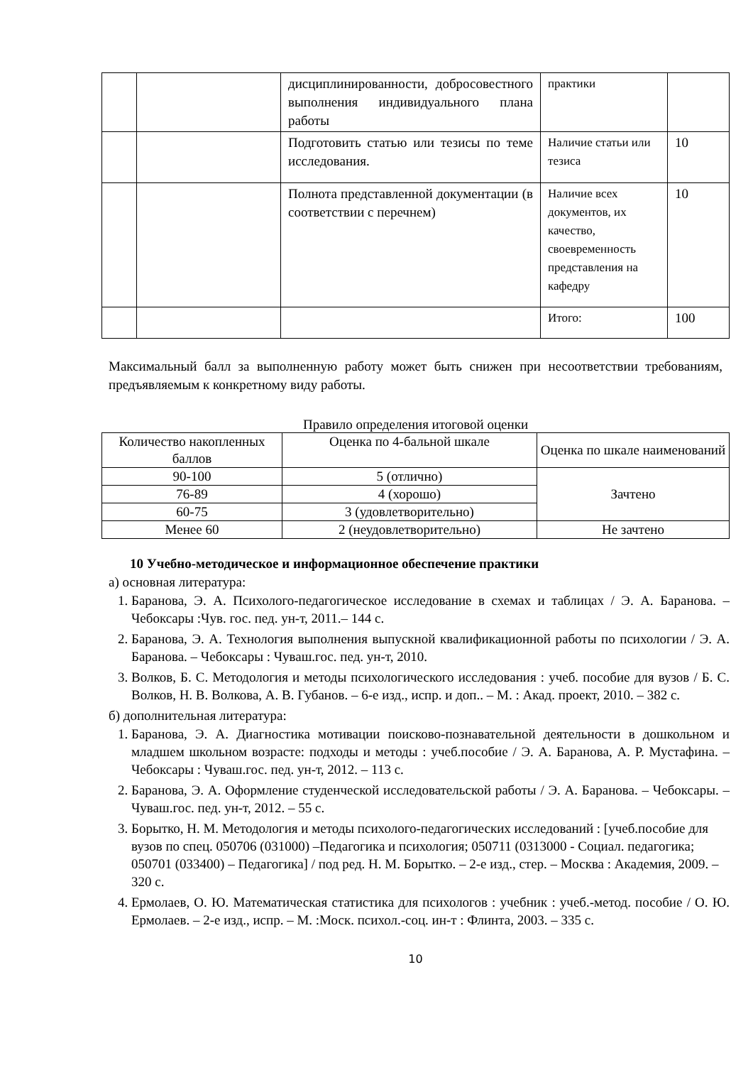| | | дисциплинированности, добросовестного выполнения индивидуального плана работы | практики | |
| | | Подготовить статью или тезисы по теме исследования. | Наличие статьи или тезиса | 10 |
| | | Полнота представленной документации (в соответствии с перечнем) | Наличие всех документов, их качество, своевременность представления на кафедру | 10 |
| | | | Итого: | 100 |
Максимальный балл за выполненную работу может быть снижен при несоответствии требованиям, предъявляемым к конкретному виду работы.
Правило определения итоговой оценки
| Количество накопленных баллов | Оценка по 4-бальной шкале | Оценка по шкале наименований |
| 90-100 | 5 (отлично) | Зачтено |
| 76-89 | 4 (хорошо) | |
| 60-75 | 3 (удовлетворительно) | |
| Менее 60 | 2 (неудовлетворительно) | Не зачтено |
10 Учебно-методическое и информационное обеспечение практики
а) основная литература:
1. Баранова, Э. А. Психолого-педагогическое исследование в схемах и таблицах / Э. А. Баранова. – Чебоксары :Чув. гос. пед. ун-т, 2011.– 144 с.
2. Баранова, Э. А. Технология выполнения выпускной квалификационной работы по психологии / Э. А. Баранова. – Чебоксары : Чуваш.гос. пед. ун-т, 2010.
3. Волков, Б. С. Методология и методы психологического исследования : учеб. пособие для вузов / Б. С. Волков, Н. В. Волкова, А. В. Губанов. – 6-е изд., испр. и доп.. – М. : Акад. проект, 2010. – 382 с.
б) дополнительная литература:
1. Баранова, Э. А. Диагностика мотивации поисково-познавательной деятельности в дошкольном и младшем школьном возрасте: подходы и методы : учеб.пособие / Э. А. Баранова, А. Р. Мустафина. – Чебоксары : Чуваш.гос. пед. ун-т, 2012. – 113 с.
2. Баранова, Э. А. Оформление студенческой исследовательской работы / Э. А. Баранова. – Чебоксары. – Чуваш.гос. пед. ун-т, 2012. – 55 с.
3. Борытко, Н. М. Методология и методы психолого-педагогических исследований : [учеб.пособие для вузов по спец. 050706 (031000) –Педагогика и психология; 050711 (0313000 - Социал. педагогика; 050701 (033400) – Педагогика] / под ред. Н. М. Борытко. – 2-е изд., стер. – Москва : Академия, 2009. – 320 с.
4. Ермолаев, О. Ю. Математическая статистика для психологов : учебник : учеб.-метод. пособие / О. Ю. Ермолаев. – 2-е изд., испр. – М. :Моск. психол.-соц. ин-т : Флинта, 2003. – 335 с.
10